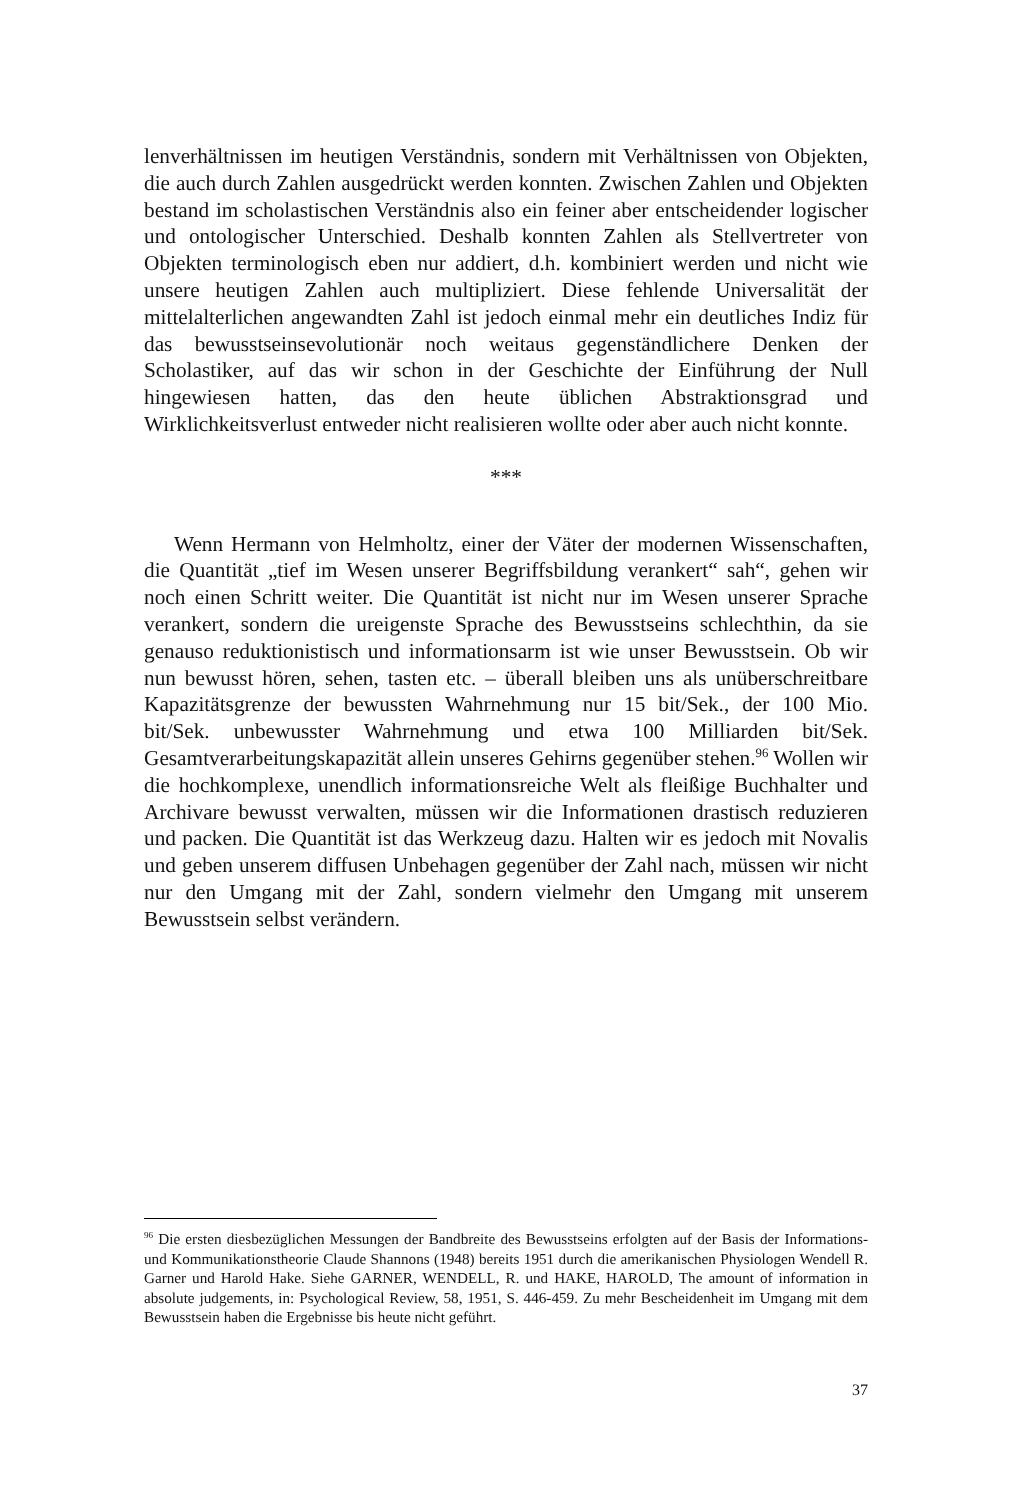lenverhältnissen im heutigen Verständnis, sondern mit Verhältnissen von Objekten, die auch durch Zahlen ausgedrückt werden konnten. Zwischen Zahlen und Objekten bestand im scholastischen Verständnis also ein feiner aber entscheidender logischer und ontologischer Unterschied. Deshalb konnten Zahlen als Stellvertreter von Objekten terminologisch eben nur addiert, d.h. kombiniert werden und nicht wie unsere heutigen Zahlen auch multipliziert. Diese fehlende Universalität der mittelalterlichen angewandten Zahl ist jedoch einmal mehr ein deutliches Indiz für das bewusstseinsevolutionär noch weitaus gegenständlichere Denken der Scholastiker, auf das wir schon in der Geschichte der Einführung der Null hingewiesen hatten, das den heute üblichen Abstraktionsgrad und Wirklichkeitsverlust entweder nicht realisieren wollte oder aber auch nicht konnte.
***
Wenn Hermann von Helmholtz, einer der Väter der modernen Wissenschaften, die Quantität „tief im Wesen unserer Begriffsbildung verankert“ sah“, gehen wir noch einen Schritt weiter. Die Quantität ist nicht nur im Wesen unserer Sprache verankert, sondern die ureigenste Sprache des Bewusstseins schlechthin, da sie genauso reduktionistisch und informationsarm ist wie unser Bewusstsein. Ob wir nun bewusst hören, sehen, tasten etc. – überall bleiben uns als unüberschreitbare Kapazitätsgrenze der bewussten Wahrnehmung nur 15 bit/Sek., der 100 Mio. bit/Sek. unbewusster Wahrnehmung und etwa 100 Milliarden bit/Sek. Gesamtverarbeitungskapazität allein unseres Gehirns gegenüber stehen.<sup>96</sup> Wollen wir die hochkomplexe, unendlich informationsreiche Welt als fleißige Buchhalter und Archivare bewusst verwalten, müssen wir die Informationen drastisch reduzieren und packen. Die Quantität ist das Werkzeug dazu. Halten wir es jedoch mit Novalis und geben unserem diffusen Unbehagen gegenüber der Zahl nach, müssen wir nicht nur den Umgang mit der Zahl, sondern vielmehr den Umgang mit unserem Bewusstsein selbst verändern.
<sup>96</sup> Die ersten diesbezüglichen Messungen der Bandbreite des Bewusstseins erfolgten auf der Basis der Informations- und Kommunikationstheorie Claude Shannons (1948) bereits 1951 durch die amerikanischen Physiologen Wendell R. Garner und Harold Hake. Siehe GARNER, WENDELL, R. und HAKE, HAROLD, The amount of information in absolute judgements, in: Psychological Review, 58, 1951, S. 446-459. Zu mehr Bescheidenheit im Umgang mit dem Bewusstsein haben die Ergebnisse bis heute nicht geführt.
37